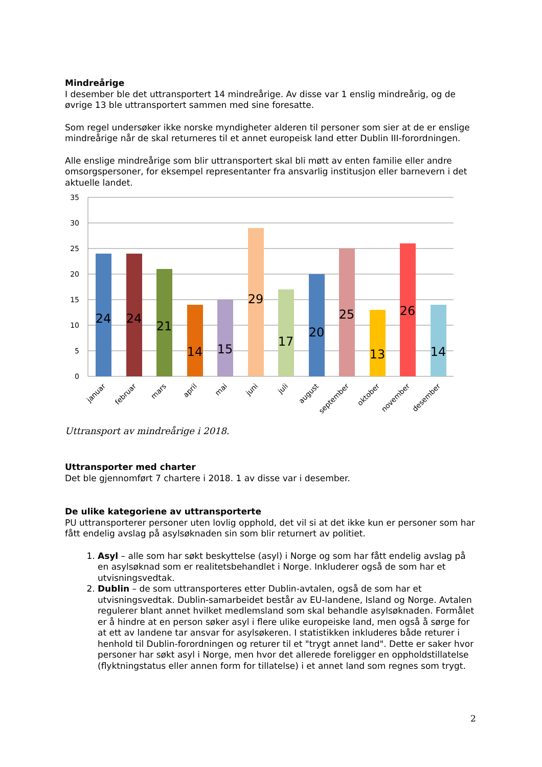Mindreårige
I desember ble det uttransportert 14 mindreårige. Av disse var 1 enslig mindreårig, og de øvrige 13 ble uttransportert sammen med sine foresatte.
Som regel undersøker ikke norske myndigheter alderen til personer som sier at de er enslige mindreårige når de skal returneres til et annet europeisk land etter Dublin III-forordningen.
Alle enslige mindreårige som blir uttransportert skal bli møtt av enten familie eller andre omsorgspersoner, for eksempel representanter fra ansvarlig institusjon eller barnevern i det aktuelle landet.
35
30
25
20
15
10
5
0
24
24
21
14
15
29
17
20
25
13
26
14
januar
februar
mars
april
mai
juni
juli
august
september
oktober
november
desember
Uttransport av mindreårige i 2018.
Uttransporter med charter
Det ble gjennomført 7 chartere i 2018. 1 av disse var i desember.
De ulike kategoriene av uttransporterte
PU uttransporterer personer uten lovlig opphold, det vil si at det ikke kun er personer som har fått endelig avslag på asylsøknaden sin som blir returnert av politiet.
1. Asyl – alle som har søkt beskyttelse (asyl) i Norge og som har fått endelig avslag på en asylsøknad som er realitetsbehandlet i Norge. Inkluderer også de som har et utvisningsvedtak.
2. Dublin – de som uttransporteres etter Dublin-avtalen, også de som har et utvisningsvedtak. Dublin-samarbeidet består av EU-landene, Island og Norge. Avtalen regulerer blant annet hvilket medlemsland som skal behandle asylsøknaden. Formålet er å hindre at en person søker asyl i flere ulike europeiske land, men også å sørge for at ett av landene tar ansvar for asylsøkeren. I statistikken inkluderes både returer i henhold til Dublin-forordningen og returer til et "trygt annet land". Dette er saker hvor personer har søkt asyl i Norge, men hvor det allerede foreligger en oppholdstillatelse (flyktningstatus eller annen form for tillatelse) i et annet land som regnes som trygt.
2